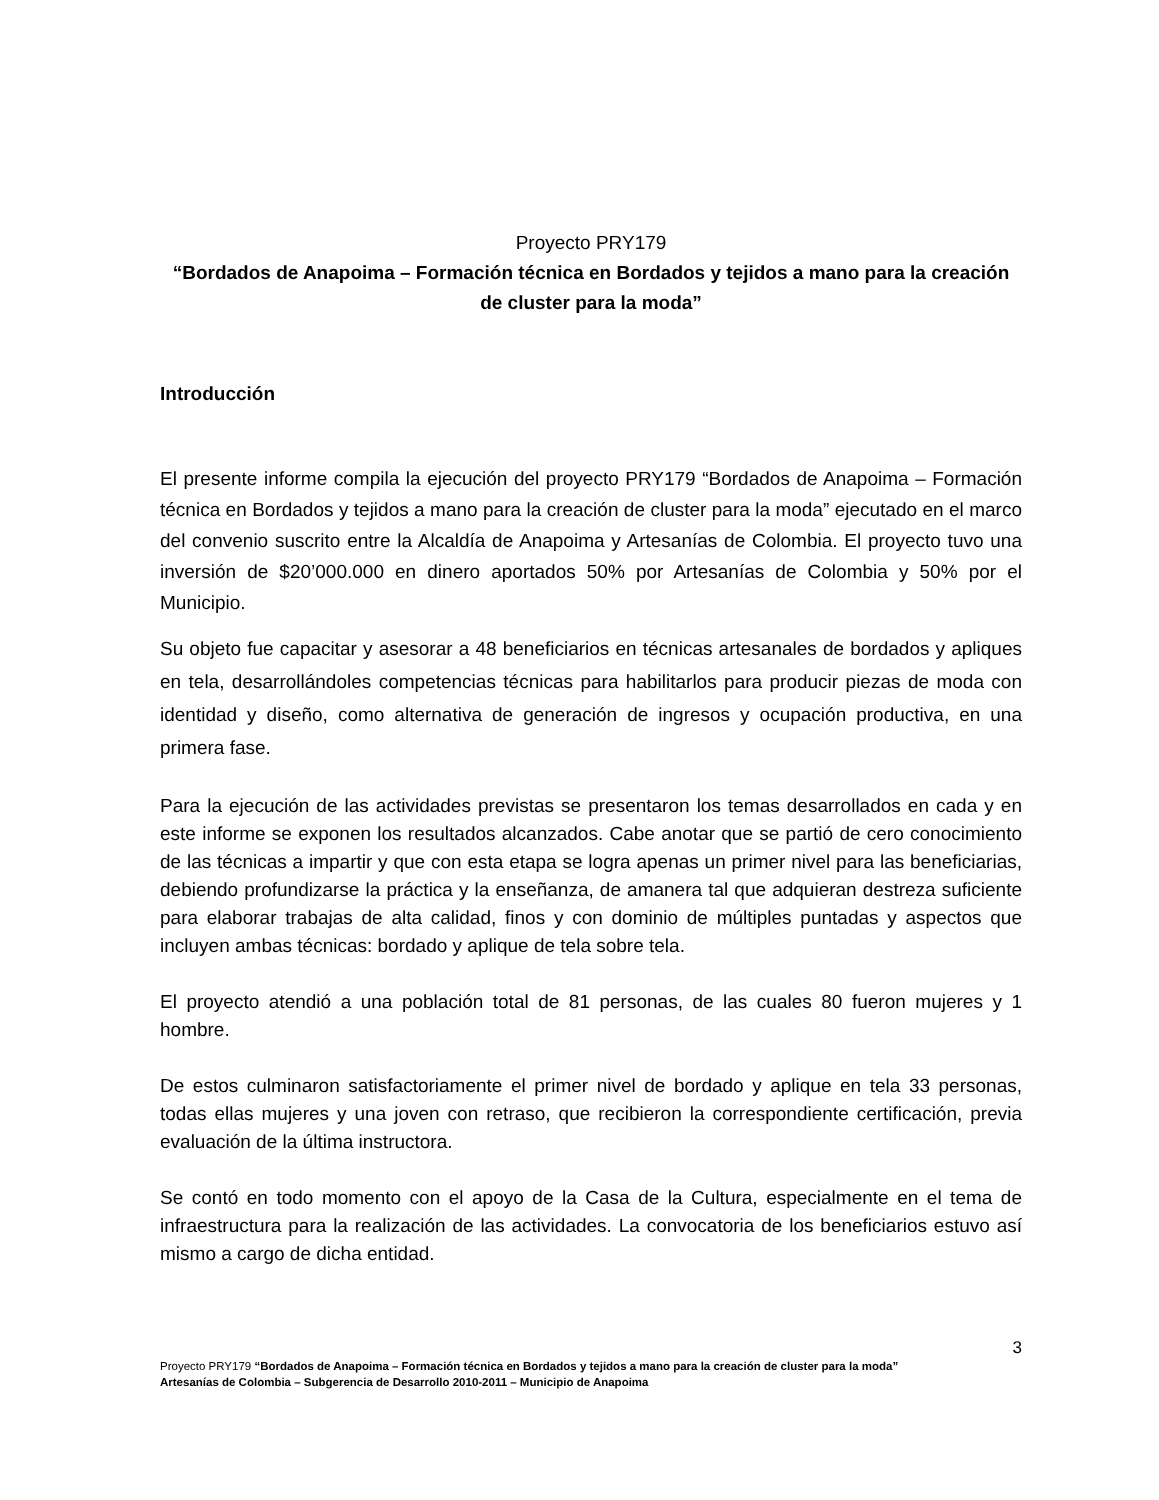Proyecto PRY179
“Bordados de Anapoima – Formación técnica en Bordados y tejidos a mano para la creación de cluster para la moda”
Introducción
El presente informe compila la ejecución del proyecto PRY179 “Bordados de Anapoima – Formación técnica en Bordados y tejidos a mano para la creación de cluster para la moda” ejecutado en el marco del convenio suscrito entre la Alcaldía de Anapoima y Artesanías de Colombia. El proyecto tuvo una inversión de $20’000.000 en dinero aportados 50% por Artesanías de Colombia y 50% por el Municipio.
Su objeto fue capacitar y asesorar a 48 beneficiarios en técnicas artesanales de bordados y apliques en tela, desarrollándoles competencias técnicas para habilitarlos para producir piezas de moda con identidad y diseño, como alternativa de generación de ingresos y ocupación productiva, en una primera fase.
Para la ejecución de las actividades previstas se presentaron los temas desarrollados en cada y en este informe se exponen los resultados alcanzados. Cabe anotar que se partió de cero conocimiento de las técnicas a impartir y que con esta etapa se logra apenas un primer nivel para las beneficiarias, debiendo profundizarse la práctica y la enseñanza, de amanera tal que adquieran destreza suficiente para elaborar trabajas de alta calidad, finos y con dominio de múltiples puntadas y aspectos que incluyen ambas técnicas: bordado y aplique de tela sobre tela.
El proyecto atendió a una población total de 81 personas, de las cuales 80 fueron mujeres y 1 hombre.
De estos culminaron satisfactoriamente el primer nivel de bordado y aplique en tela 33 personas, todas ellas mujeres y una joven con retraso, que recibieron la correspondiente certificación, previa evaluación de la última instructora.
Se contó en todo momento con el apoyo de la Casa de la Cultura, especialmente en el tema de infraestructura para la realización de las actividades. La convocatoria de los beneficiarios estuvo así mismo a cargo de dicha entidad.
3
Proyecto PRY179 “Bordados de Anapoima – Formación técnica en Bordados y tejidos a mano para la creación de cluster para la moda”
Artesanías de Colombia – Subgerencia de Desarrollo 2010-2011 – Municipio de Anapoima